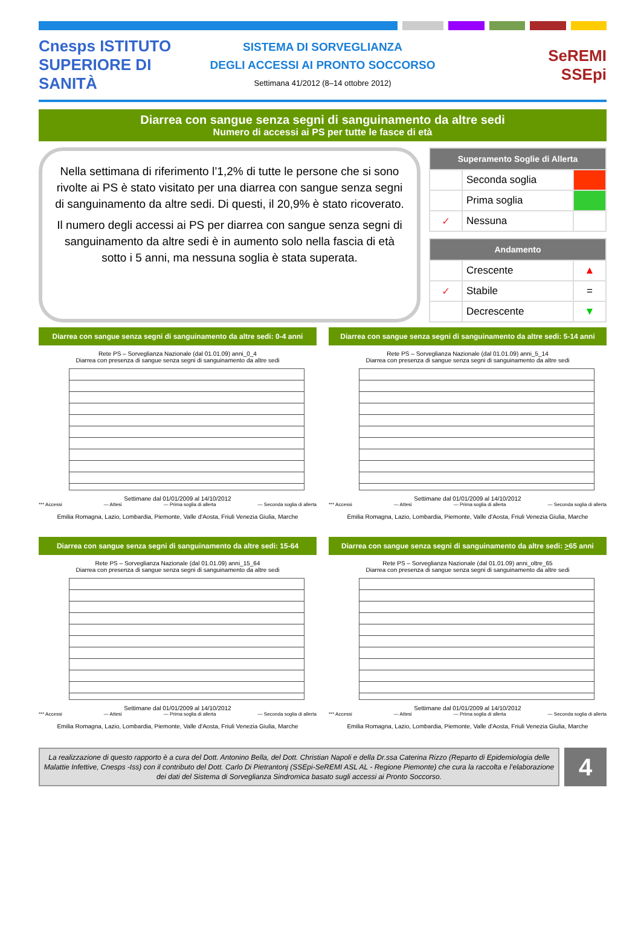Cnesps ISTITUTO SUPERIORE DI SANITÀ
SISTEMA DI SORVEGLIANZA
DEGLI ACCESSI AI PRONTO SOCCORSO
Settimana 41/2012 (8–14 ottobre 2012)
SeREMI
SSEpi
Diarrea con sangue senza segni di sanguinamento da altre sedi
Numero di accessi ai PS per tutte le fasce di età
Nella settimana di riferimento l’1,2% di tutte le persone che si sono rivolte ai PS è stato visitato per una diarrea con sangue senza segni di sanguinamento da altre sedi. Di questi, il 20,9% è stato ricoverato.
Il numero degli accessi ai PS per diarrea con sangue senza segni di sanguinamento da altre sedi è in aumento solo nella fascia di età sotto i 5 anni, ma nessuna soglia è stata superata.
| Superamento Soglie di Allerta | | |
| --- | --- | --- |
| | Seconda soglia | |
| | Prima soglia | |
| ✓ | Nessuna | |
| Andamento | | |
| --- | --- | --- |
| | Crescente | ▲ |
| ✓ | Stabile | = |
| | Decrescente | ▼ |
Diarrea con sangue senza segni di sanguinamento da altre sedi: 0-4 anni
Rete PS – Sorveglianza Nazionale (dal 01.01.09) anni_0_4
Diarrea con presenza di sangue senza segni di sanguinamento da altre sedi
Settimane dal 01/01/2009 al 14/10/2012
*** Accessi — Attesi — Prima soglia di allerta — Seconda soglia di allerta
Emilia Romagna, Lazio, Lombardia, Piemonte, Valle d'Aosta, Friuli Venezia Giulia, Marche
Diarrea con sangue senza segni di sanguinamento da altre sedi: 5-14 anni
Rete PS – Sorveglianza Nazionale (dal 01.01.09) anni_5_14
Diarrea con presenza di sangue senza segni di sanguinamento da altre sedi
Settimane dal 01/01/2009 al 14/10/2012
*** Accessi — Attesi — Prima soglia di allerta — Seconda soglia di allerta
Emilia Romagna, Lazio, Lombardia, Piemonte, Valle d'Aosta, Friuli Venezia Giulia, Marche
Diarrea con sangue senza segni di sanguinamento da altre sedi: 15-64
Rete PS – Sorveglianza Nazionale (dal 01.01.09) anni_15_64
Diarrea con presenza di sangue senza segni di sanguinamento da altre sedi
Settimane dal 01/01/2009 al 14/10/2012
*** Accessi — Attesi — Prima soglia di allerta — Seconda soglia di allerta
Emilia Romagna, Lazio, Lombardia, Piemonte, Valle d'Aosta, Friuli Venezia Giulia, Marche
Diarrea con sangue senza segni di sanguinamento da altre sedi: >65 anni
Rete PS – Sorveglianza Nazionale (dal 01.01.09) anni_oltre_65
Diarrea con presenza di sangue senza segni di sanguinamento da altre sedi
Settimane dal 01/01/2009 al 14/10/2012
*** Accessi — Attesi — Prima soglia di allerta — Seconda soglia di allerta
Emilia Romagna, Lazio, Lombardia, Piemonte, Valle d'Aosta, Friuli Venezia Giulia, Marche
La realizzazione di questo rapporto è a cura del Dott. Antonino Bella, del Dott. Christian Napoli e della Dr.ssa Caterina Rizzo (Reparto di Epidemiologia delle Malattie Infettive, Cnesps -Iss) con il contributo del Dott. Carlo Di Pietrantonj (SSEpi-SeREMI ASL AL - Regione Piemonte) che cura la raccolta e l’elaborazione dei dati del Sistema di Sorveglianza Sindromica basato sugli accessi ai Pronto Soccorso.
4